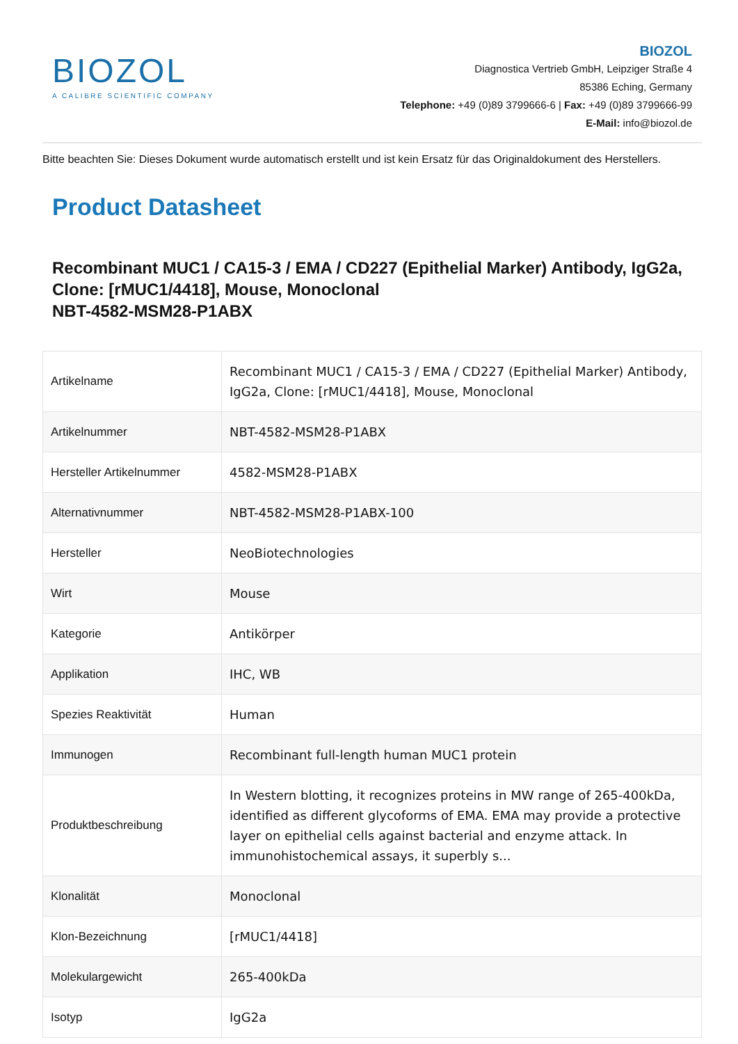BIOZOL
A CALIBRE SCIENTIFIC COMPANY
BIOZOL
Diagnostica Vertrieb GmbH, Leipziger Straße 4
85386 Eching, Germany
Telephone: +49 (0)89 3799666-6 | Fax: +49 (0)89 3799666-99
E-Mail: info@biozol.de
Bitte beachten Sie: Dieses Dokument wurde automatisch erstellt und ist kein Ersatz für das Originaldokument des Herstellers.
Product Datasheet
Recombinant MUC1 / CA15-3 / EMA / CD227 (Epithelial Marker) Antibody, IgG2a, Clone: [rMUC1/4418], Mouse, Monoclonal
NBT-4582-MSM28-P1ABX
| Artikelname | Recombinant MUC1 / CA15-3 / EMA / CD227 (Epithelial Marker) Antibody, IgG2a, Clone: [rMUC1/4418], Mouse, Monoclonal |
| Artikelnummer | NBT-4582-MSM28-P1ABX |
| Hersteller Artikelnummer | 4582-MSM28-P1ABX |
| Alternativnummer | NBT-4582-MSM28-P1ABX-100 |
| Hersteller | NeoBiotechnologies |
| Wirt | Mouse |
| Kategorie | Antikörper |
| Applikation | IHC, WB |
| Spezies Reaktivität | Human |
| Immunogen | Recombinant full-length human MUC1 protein |
| Produktbeschreibung | In Western blotting, it recognizes proteins in MW range of 265-400kDa, identified as different glycoforms of EMA. EMA may provide a protective layer on epithelial cells against bacterial and enzyme attack. In immunohistochemical assays, it superbly s... |
| Klonalität | Monoclonal |
| Klon-Bezeichnung | [rMUC1/4418] |
| Molekulargewicht | 265-400kDa |
| Isotyp | IgG2a |